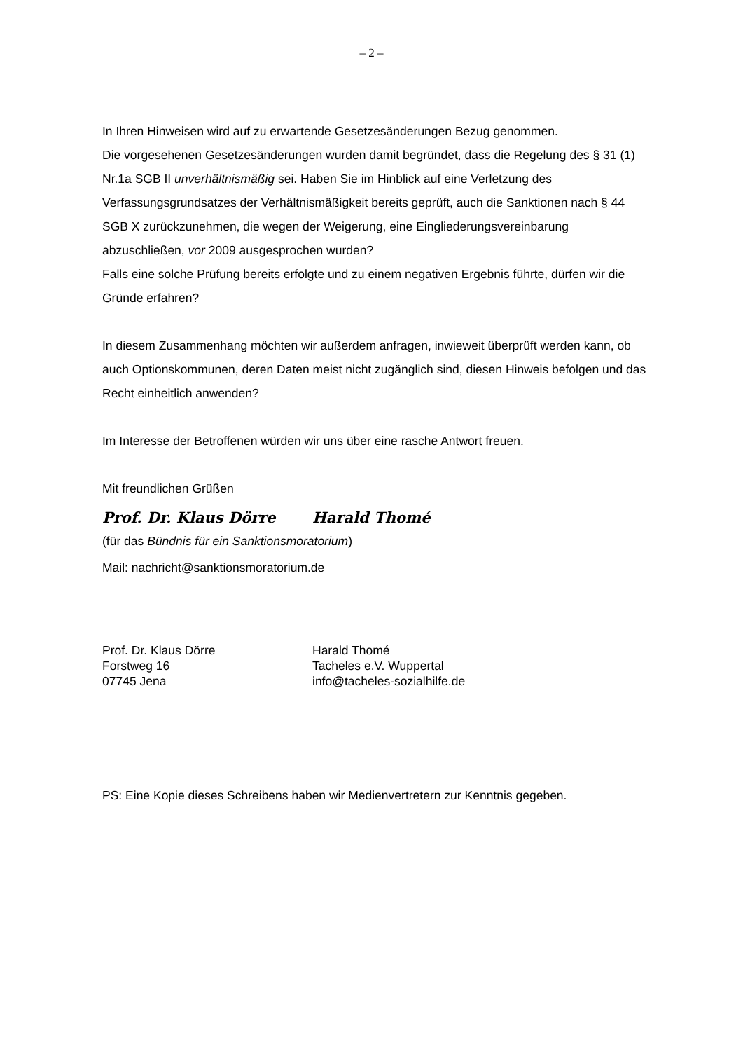– 2 –
In Ihren Hinweisen wird auf zu erwartende Gesetzesänderungen Bezug genommen.
Die vorgesehenen Gesetzesänderungen wurden damit begründet, dass die Regelung des § 31 (1) Nr.1a SGB II unverhältnismäßig sei. Haben Sie im Hinblick auf eine Verletzung des Verfassungsgrundsatzes der Verhältnismäßigkeit bereits geprüft, auch die Sanktionen nach § 44 SGB X zurückzunehmen, die wegen der Weigerung, eine Eingliederungsvereinbarung abzuschließen, vor 2009 ausgesprochen wurden?
Falls eine solche Prüfung bereits erfolgte und zu einem negativen Ergebnis führte, dürfen wir die Gründe erfahren?
In diesem Zusammenhang möchten wir außerdem anfragen, inwieweit überprüft werden kann, ob auch Optionskommunen, deren Daten meist nicht zugänglich sind, diesen Hinweis befolgen und das Recht einheitlich anwenden?
Im Interesse der Betroffenen würden wir uns über eine rasche Antwort freuen.
Mit freundlichen Grüßen
Prof. Dr. Klaus Dörre Harald Thomé
(für das Bündnis für ein Sanktionsmoratorium)
Mail: nachricht@sanktionsmoratorium.de
Prof. Dr. Klaus Dörre
Forstweg 16
07745 Jena
Harald Thomé
Tacheles e.V. Wuppertal
info@tacheles-sozialhilfe.de
PS: Eine Kopie dieses Schreibens haben wir Medienvertretern zur Kenntnis gegeben.